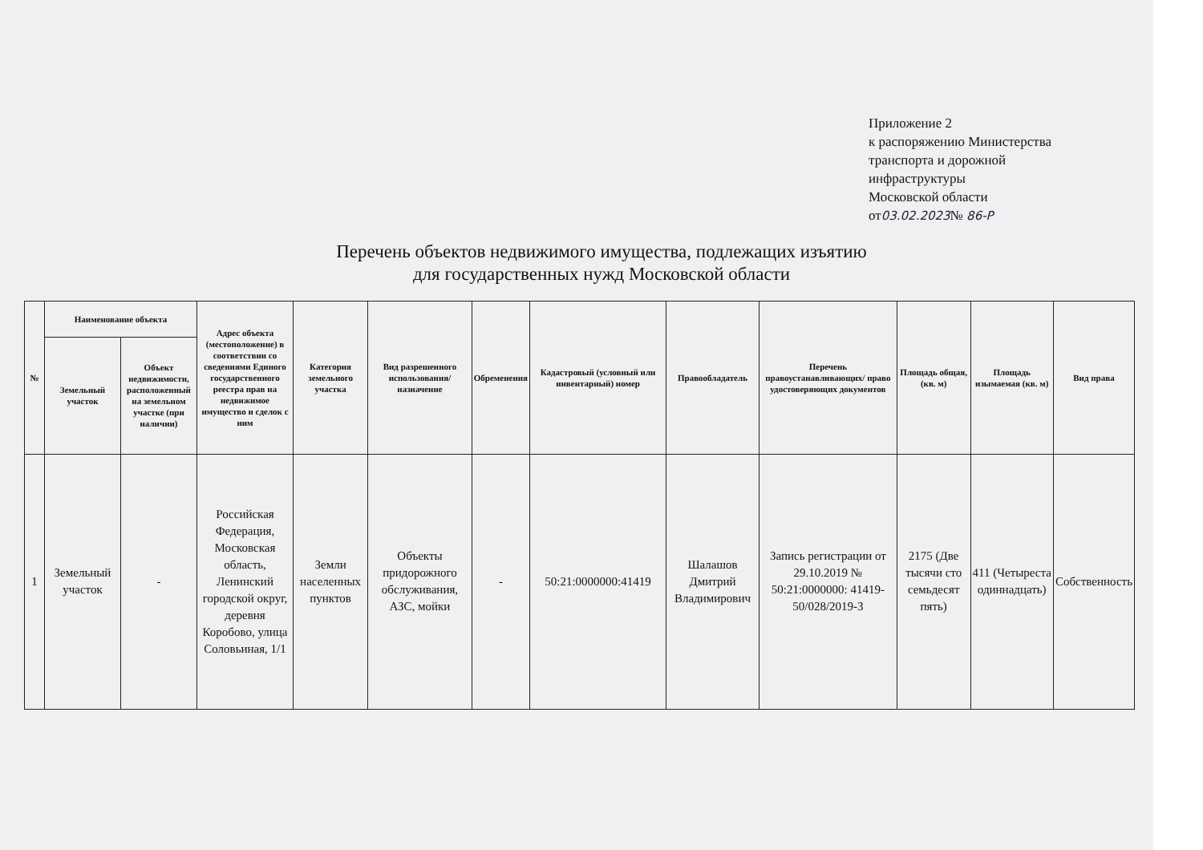Приложение 2
к распоряжению Министерства
транспорта и дорожной
инфраструктуры
Московской области
от03.02.2023№ 86-Р
Перечень объектов недвижимого имущества, подлежащих изъятию
для государственных нужд Московской области
| № | Наименование объекта | | Адрес объекта (местоположение) в соответствии со сведениями Единого государственного реестра прав на недвижимое имущество и сделок с ним | Категория земельного участка | Вид разрешенного использования/назначение | Обременения | Кадастровый (условный или инвентарный) номер | Правообладатель | Перечень правоустанавливающих/ право удостоверяющих документов | Площадь общая, (кв. м) | Площадь изымаемая (кв. м) | Вид права |
| --- | --- | --- | --- | --- | --- | --- | --- | --- | --- | --- | --- | --- |
| | Земельный участок | Объект недвижимости, расположенный на земельном участке (при наличии) | | | | | | | | | | |
| 1 | Земельный участок | - | Российская Федерация, Московская область, Ленинский городской округ, деревня Коробово, улица Соловьиная, 1/1 | Земли населенных пунктов | Объекты придорожного обслуживания, АЗС, мойки | - | 50:21:0000000:41419 | Шалашов Дмитрий Владимирович | Запись регистрации от 29.10.2019 № 50:21:0000000: 41419-50/028/2019-3 | 2175 (Две тысячи сто семьдесят пять) | 411 (Четыреста одиннадцать) | Собственность |